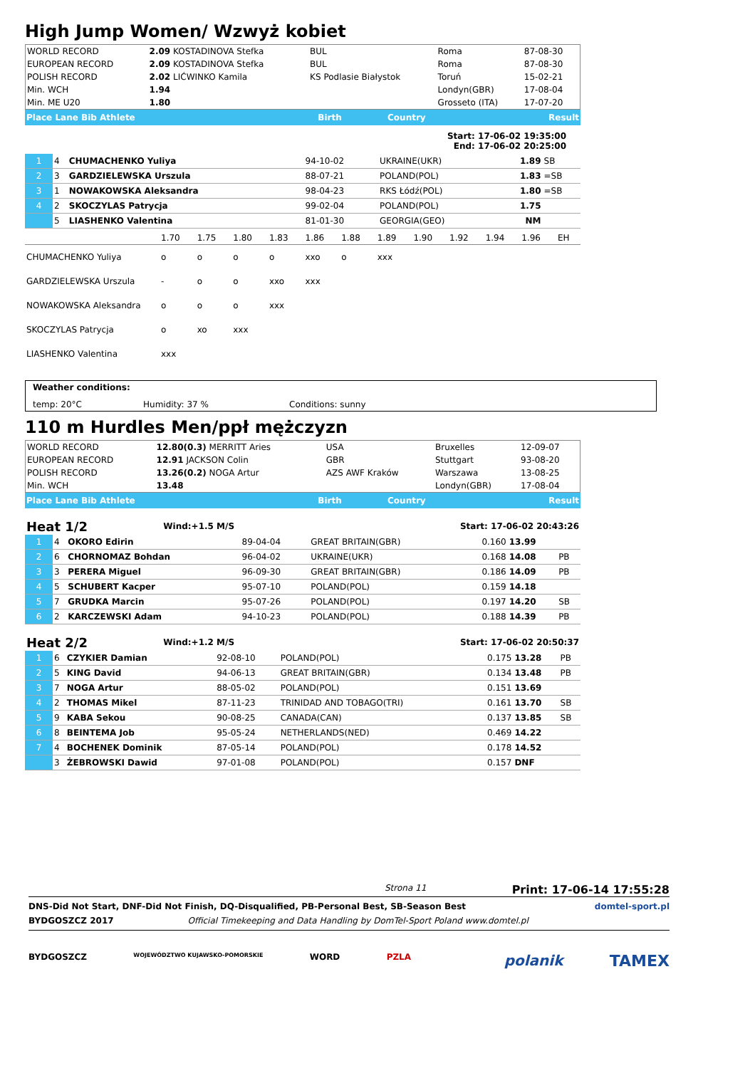High Jump Women/ Wzwyż kobiet
| WORLD RECORD | 2.09 KOSTADINOVA Stefka | BUL | Roma | 87-08-30 |
| EUROPEAN RECORD | 2.09 KOSTADINOVA Stefka | BUL | Roma | 87-08-30 |
| POLISH RECORD | 2.02 LIĆWINKO Kamila | KS Podlasie Białystok | Toruń | 15-02-21 |
| Min. WCH | 1.94 | | Londyn(GBR) | 17-08-04 |
| Min. ME U20 | 1.80 | | Grosseto (ITA) | 17-07-20 |
| Place Lane Bib Athlete | Birth | Country | Result |
Start: 17-06-02 19:35:00
End: 17-06-02 20:25:00
| 1 | 4 | CHUMACHENKO Yuliya | 94-10-02 | UKRAINE(UKR) | 1.89 | SB |
| 2 | 3 | GARDZIELEWSKA Urszula | 88-07-21 | POLAND(POL) | 1.83 | =SB |
| 3 | 1 | NOWAKOWSKA Aleksandra | 98-04-23 | RKS Łódź(POL) | 1.80 | =SB |
| 4 | 2 | SKOCZYLAS Patrycja | 99-02-04 | POLAND(POL) | 1.75 | |
| | 5 | LIASHENKO Valentina | 81-01-30 | GEORGIA(GEO) | NM | |
| | 1.70 | 1.75 | 1.80 | 1.83 | 1.86 | 1.88 | 1.89 | 1.90 | 1.92 | 1.94 | 1.96 | EH |
| CHUMACHENKO Yuliya | o | o | o | o | xxo | o | xxx | | | | | |
| GARDZIELEWSKA Urszula | - | o | o | xxo | xxx | | | | | | | |
| NOWAKOWSKA Aleksandra | o | o | o | xxx | | | | | | | | |
| SKOCZYLAS Patrycja | o | xo | xxx | | | | | | | | | |
| LIASHENKO Valentina | xxx | | | | | | | | | | | |
Weather conditions:
temp: 20°C Humidity: 37 % Conditions: sunny
110 m Hurdles Men/ppł mężczyzn
| WORLD RECORD | 12.80(0.3) MERRITT Aries | USA | Bruxelles | 12-09-07 |
| EUROPEAN RECORD | 12.91 JACKSON Colin | GBR | Stuttgart | 93-08-20 |
| POLISH RECORD | 13.26(0.2) NOGA Artur | AZS AWF Kraków | Warszawa | 13-08-25 |
| Min. WCH | 13.48 | | Londyn(GBR) | 17-08-04 |
| Place Lane Bib Athlete | Birth | Country | Result |
| Heat 1/2 | Wind:+1.5 M/S | Start: 17-06-02 20:43:26 |
| 1 | 4 | OKORO Edirin | 89-04-04 | GREAT BRITAIN(GBR) | 0.160 | 13.99 | |
| 2 | 6 | CHORNOMAZ Bohdan | 96-04-02 | UKRAINE(UKR) | 0.168 | 14.08 | PB |
| 3 | 3 | PERERA Miguel | 96-09-30 | GREAT BRITAIN(GBR) | 0.186 | 14.09 | PB |
| 4 | 5 | SCHUBERT Kacper | 95-07-10 | POLAND(POL) | 0.159 | 14.18 | |
| 5 | 7 | GRUDKA Marcin | 95-07-26 | POLAND(POL) | 0.197 | 14.20 | SB |
| 6 | 2 | KARCZEWSKI Adam | 94-10-23 | POLAND(POL) | 0.188 | 14.39 | PB |
| Heat 2/2 | Wind:+1.2 M/S | Start: 17-06-02 20:50:37 |
| 1 | 6 | CZYKIER Damian | 92-08-10 | POLAND(POL) | 0.175 | 13.28 | PB |
| 2 | 5 | KING David | 94-06-13 | GREAT BRITAIN(GBR) | 0.134 | 13.48 | PB |
| 3 | 7 | NOGA Artur | 88-05-02 | POLAND(POL) | 0.151 | 13.69 | |
| 4 | 2 | THOMAS Mikel | 87-11-23 | TRINIDAD AND TOBAGO(TRI) | 0.161 | 13.70 | SB |
| 5 | 9 | KABA Sekou | 90-08-25 | CANADA(CAN) | 0.137 | 13.85 | SB |
| 6 | 8 | BEINTEMA Job | 95-05-24 | NETHERLANDS(NED) | 0.469 | 14.22 | |
| 7 | 4 | BOCHENEK Dominik | 87-05-14 | POLAND(POL) | 0.178 | 14.52 | |
| | 3 | ŻEBROWSKI Dawid | 97-01-08 | POLAND(POL) | 0.157 | DNF | |
Strona 11 Print: 17-06-14 17:55:28
DNS-Did Not Start, DNF-Did Not Finish, DQ-Disqualified, PB-Personal Best, SB-Season Best domtel-sport.pl
BYDGOSZCZ 2017 Official Timekeeping and Data Handling by DomTel-Sport Poland www.domtel.pl
BYDGOSZCZ WOJEWÓDZTWO KUJAWSKO-POMORSKIE WORD PZLA polanik TAMEX